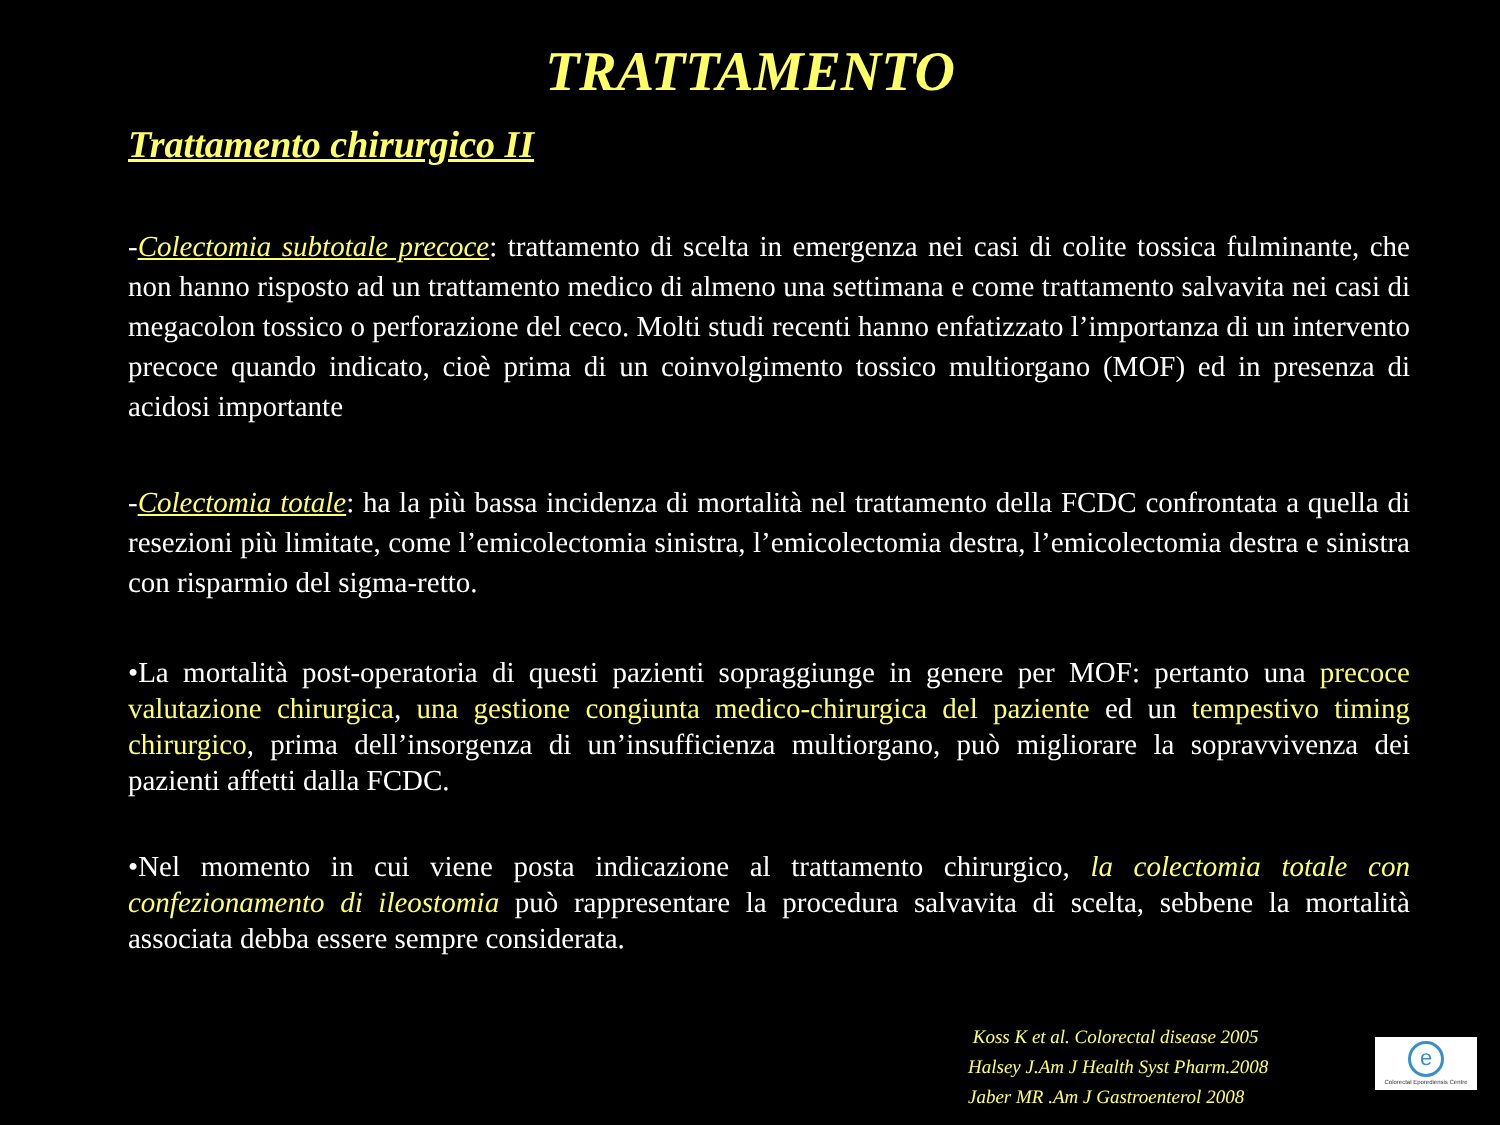TRATTAMENTO
Trattamento chirurgico II
-Colectomia subtotale precoce: trattamento di scelta in emergenza nei casi di colite tossica fulminante, che non hanno risposto ad un trattamento medico di almeno una settimana e come trattamento salvavita nei casi di megacolon tossico o perforazione del ceco. Molti studi recenti hanno enfatizzato l’importanza di un intervento precoce quando indicato, cioè prima di un coinvolgimento tossico multiorgano (MOF) ed in presenza di acidosi importante
-Colectomia totale: ha la più bassa incidenza di mortalità nel trattamento della FCDC confrontata a quella di resezioni più limitate, come l’emicolectomia sinistra, l’emicolectomia destra, l’emicolectomia destra e sinistra con risparmio del sigma-retto.
•La mortalità post-operatoria di questi pazienti sopraggiunge in genere per MOF: pertanto una precoce valutazione chirurgica, una gestione congiunta medico-chirurgica del paziente ed un tempestivo timing chirurgico, prima dell’insorgenza di un’insufficienza multiorgano, può migliorare la sopravvivenza dei pazienti affetti dalla FCDC.
•Nel momento in cui viene posta indicazione al trattamento chirurgico, la colectomia totale con confezionamento di ileostomia può rappresentare la procedura salvavita di scelta, sebbene la mortalità associata debba essere sempre considerata.
Koss K et al. Colorectal disease 2005
Halsey J.Am J Health Syst Pharm.2008
Jaber MR .Am J Gastroenterol 2008
e
Colorectal Eporediensis Centre